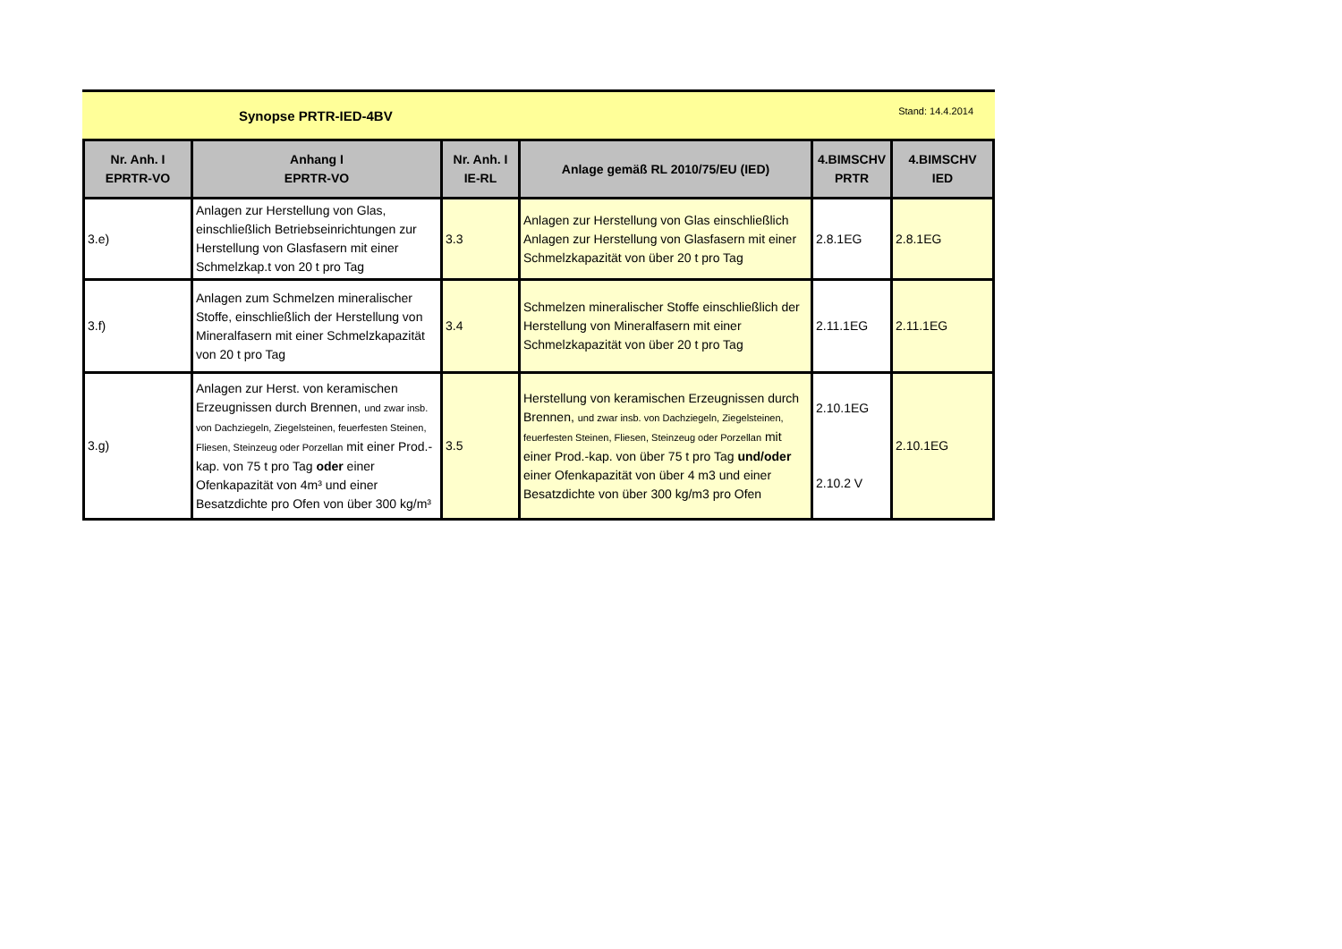Synopse PRTR-IED-4BV Stand: 14.4.2014
| Nr. Anh. I EPRTR-VO | Anhang I EPRTR-VO | Nr. Anh. I IE-RL | Anlage gemäß RL 2010/75/EU (IED) | 4.BIMSCHV PRTR | 4.BIMSCHV IED |
| --- | --- | --- | --- | --- | --- |
| 3.e) | Anlagen zur Herstellung von Glas, einschließlich Betriebseinrichtungen zur Herstellung von Glasfasern mit einer Schmelzkap.t von 20 t pro Tag | 3.3 | Anlagen zur Herstellung von Glas einschließlich Anlagen zur Herstellung von Glasfasern mit einer Schmelzkapazität von über 20 t pro Tag | 2.8.1EG | 2.8.1EG |
| 3.f) | Anlagen zum Schmelzen mineralischer Stoffe, einschließlich der Herstellung von Mineralfasern mit einer Schmelzkapazität von 20 t pro Tag | 3.4 | Schmelzen mineralischer Stoffe einschließlich der Herstellung von Mineralfasern mit einer Schmelzkapazität von über 20 t pro Tag | 2.11.1EG | 2.11.1EG |
| 3.g) | Anlagen zur Herst. von keramischen Erzeugnissen durch Brennen, und zwar insb. von Dachziegeln, Ziegelsteinen, feuerfesten Steinen, Fliesen, Steinzeug oder Porzellan mit einer Prod.-kap. von 75 t pro Tag oder einer Ofenkapazität von 4m³ und einer Besatzdichte pro Ofen von über 300 kg/m³ | 3.5 | Herstellung von keramischen Erzeugnissen durch Brennen, und zwar insb. von Dachziegeln, Ziegelsteinen, feuerfesten Steinen, Fliesen, Steinzeug oder Porzellan mit einer Prod.-kap. von über 75 t pro Tag und/oder einer Ofenkapazität von über 4 m3 und einer Besatzdichte von über 300 kg/m3 pro Ofen | 2.10.1EG 2.10.2 V | 2.10.1EG |